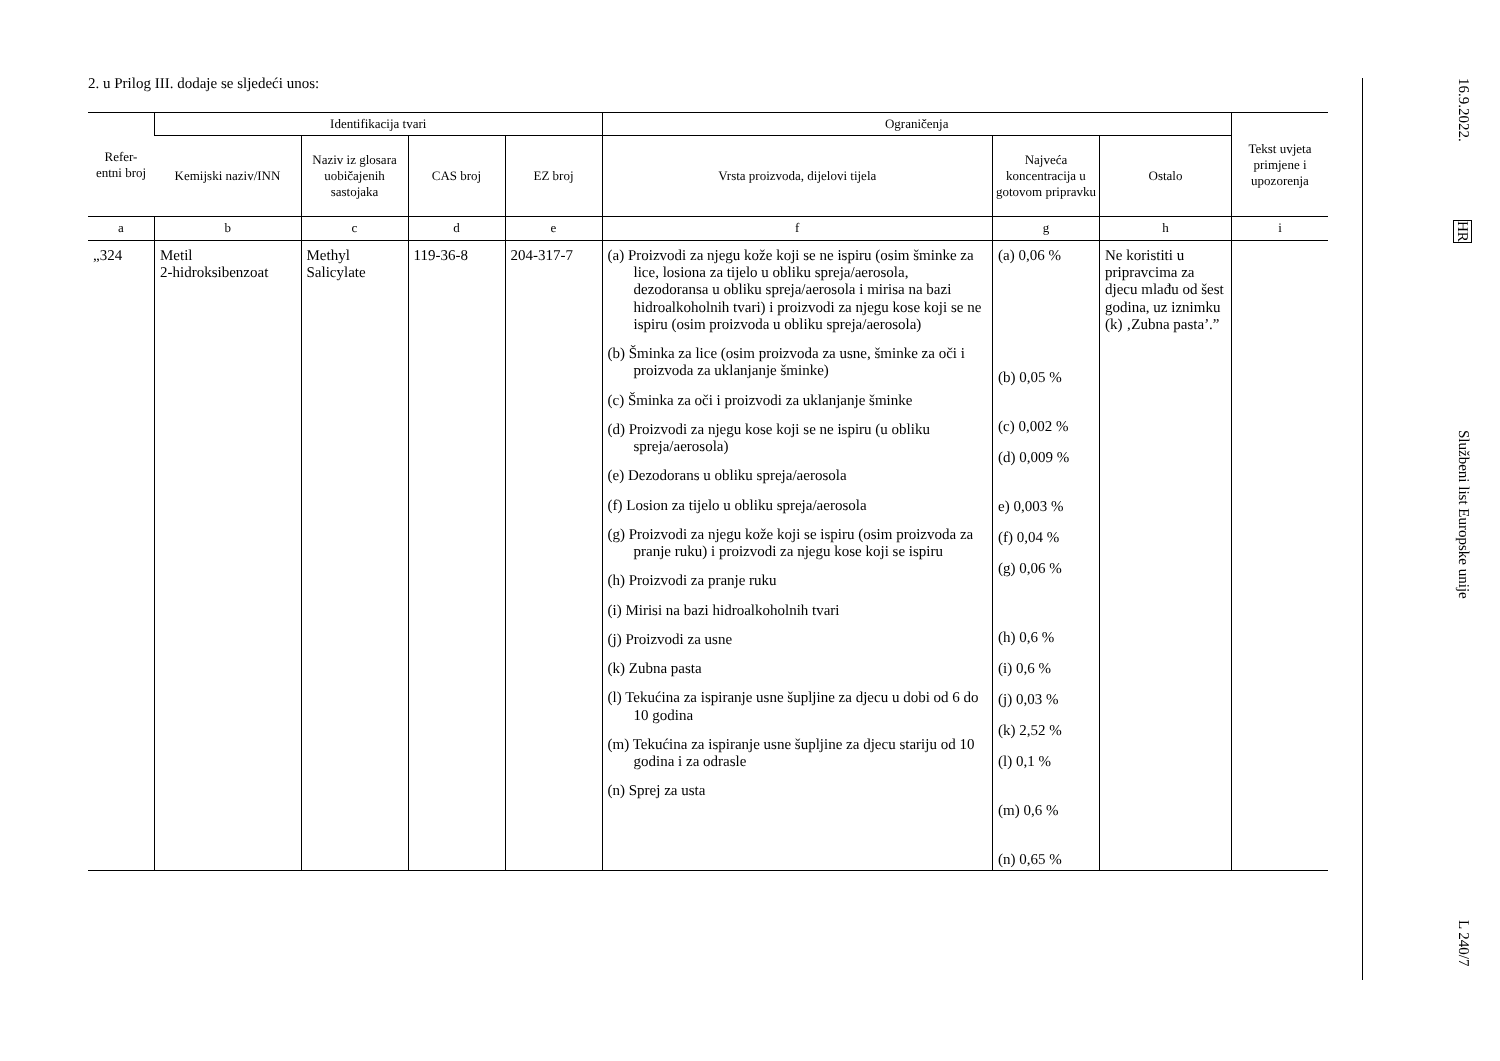2. u Prilog III. dodaje se sljedeći unos:
| Refer- entni broj | Identifikacija tvari | | | | Ograničenja | | | Tekst uvjeta primjene i upozorenja |
| --- | --- | --- | --- | --- | --- | --- | --- | --- |
| | Kemijski naziv/INN | Naziv iz glosara uobičajenih sastojaka | CAS broj | EZ broj | Vrsta proizvoda, dijelovi tijela | Najveća koncentracija u gotovom pripravku | Ostalo | |
| a | b | c | d | e | f | g | h | i |
| „324 | Metil 2-hidroksibenzoat | Methyl Salicylate | 119-36-8 | 204-317-7 | (a) Proizvodi za njegu kože koji se ne ispiru (osim šminke za lice, losiona za tijelo u obliku spreja/aerosola, dezodoransa u obliku spreja/aerosola i mirisa na bazi hidroalkoholnih tvari) i proizvodi za njegu kose koji se ne ispiru (osim proizvoda u obliku spreja/aerosola) (b) Šminka za lice (osim proizvoda za usne, šminke za oči i proizvoda za uklanjanje šminke) (c) Šminka za oči i proizvodi za uklanjanje šminke (d) Proizvodi za njegu kose koji se ne ispiru (u obliku spreja/aerosola) (e) Dezodorans u obliku spreja/aerosola (f) Losion za tijelo u obliku spreja/aerosola (g) Proizvodi za njegu kože koji se ispiru (osim proizvoda za pranje ruku) i proizvodi za njegu kose koji se ispiru (h) Proizvodi za pranje ruku (i) Mirisi na bazi hidroalkoholnih tvari (j) Proizvodi za usne (k) Zubna pasta (l) Tekućina za ispiranje usne šupljine za djecu u dobi od 6 do 10 godina (m) Tekućina za ispiranje usne šupljine za djecu stariju od 10 godina i za odrasle (n) Sprej za usta | (a) 0,06 % (b) 0,05 % (c) 0,002 % (d) 0,009 % e) 0,003 % (f) 0,04 % (g) 0,06 % (h) 0,6 % (i) 0,6 % (j) 0,03 % (k) 2,52 % (l) 0,1 % (m) 0,6 % (n) 0,65 % | Ne koristiti u pripravcima za djecu mlađu od šest godina, uz iznimku (k) ‚Zubna pasta’.” | |
16.9.2022.
HR
Službeni list Europske unije
L 240/7